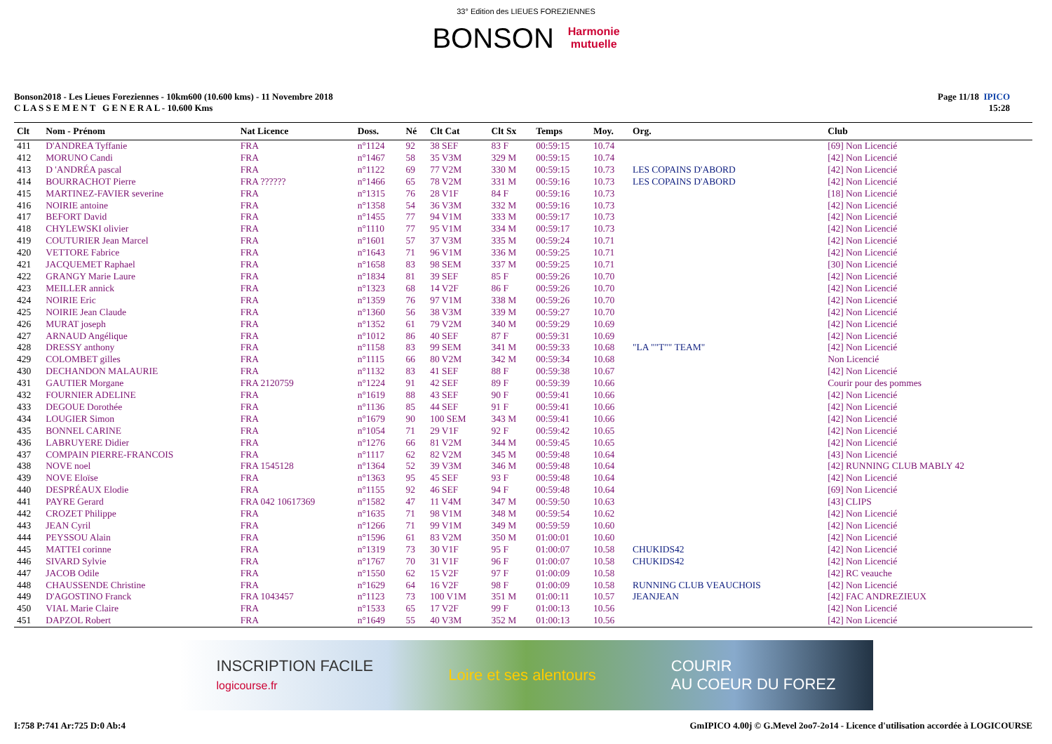33° Edition des LIEUES FOREZIENNES
BONSON Harmonie
mutuelle
Bonson2018 - Les Lieues Foreziennes - 10km600 (10.600 kms) - 11 Novembre 2018
C L A S S E M E N T G E N E R A L - 10.600 Kms
Page 11/18 IPICO
15:28
| Clt | Nom - Prénom | Nat Licence | Doss. | Né | Clt Cat | Clt Sx | Temps | Moy. | Org. | Club |
| --- | --- | --- | --- | --- | --- | --- | --- | --- | --- | --- |
| 411 | D'ANDREA Tyffanie | FRA | n°1124 | 92 | 38 SEF | 83 F | 00:59:15 | 10.74 | | [69] Non Licencié |
| 412 | MORUNO Candi | FRA | n°1467 | 58 | 35 V3M | 329 M | 00:59:15 | 10.74 | | [42] Non Licencié |
| 413 | D 'ANDRÉA pascal | FRA | n°1122 | 69 | 77 V2M | 330 M | 00:59:15 | 10.73 | LES COPAINS D'ABORD | [42] Non Licencié |
| 414 | BOURRACHOT Pierre | FRA ?????? | n°1466 | 65 | 78 V2M | 331 M | 00:59:16 | 10.73 | LES COPAINS D'ABORD | [42] Non Licencié |
| 415 | MARTINEZ-FAVIER severine | FRA | n°1315 | 76 | 28 V1F | 84 F | 00:59:16 | 10.73 | | [18] Non Licencié |
| 416 | NOIRIE antoine | FRA | n°1358 | 54 | 36 V3M | 332 M | 00:59:16 | 10.73 | | [42] Non Licencié |
| 417 | BEFORT David | FRA | n°1455 | 77 | 94 V1M | 333 M | 00:59:17 | 10.73 | | [42] Non Licencié |
| 418 | CHYLEWSKI olivier | FRA | n°1110 | 77 | 95 V1M | 334 M | 00:59:17 | 10.73 | | [42] Non Licencié |
| 419 | COUTURIER Jean Marcel | FRA | n°1601 | 57 | 37 V3M | 335 M | 00:59:24 | 10.71 | | [42] Non Licencié |
| 420 | VETTORE Fabrice | FRA | n°1643 | 71 | 96 V1M | 336 M | 00:59:25 | 10.71 | | [42] Non Licencié |
| 421 | JACQUEMET Raphael | FRA | n°1658 | 83 | 98 SEM | 337 M | 00:59:25 | 10.71 | | [30] Non Licencié |
| 422 | GRANGY Marie Laure | FRA | n°1834 | 81 | 39 SEF | 85 F | 00:59:26 | 10.70 | | [42] Non Licencié |
| 423 | MEILLER annick | FRA | n°1323 | 68 | 14 V2F | 86 F | 00:59:26 | 10.70 | | [42] Non Licencié |
| 424 | NOIRIE Eric | FRA | n°1359 | 76 | 97 V1M | 338 M | 00:59:26 | 10.70 | | [42] Non Licencié |
| 425 | NOIRIE Jean Claude | FRA | n°1360 | 56 | 38 V3M | 339 M | 00:59:27 | 10.70 | | [42] Non Licencié |
| 426 | MURAT joseph | FRA | n°1352 | 61 | 79 V2M | 340 M | 00:59:29 | 10.69 | | [42] Non Licencié |
| 427 | ARNAUD Angélique | FRA | n°1012 | 86 | 40 SEF | 87 F | 00:59:31 | 10.69 | | [42] Non Licencié |
| 428 | DRESSY anthony | FRA | n°1158 | 83 | 99 SEM | 341 M | 00:59:33 | 10.68 | "LA ""T"" TEAM" | [42] Non Licencié |
| 429 | COLOMBET gilles | FRA | n°1115 | 66 | 80 V2M | 342 M | 00:59:34 | 10.68 | | Non Licencié |
| 430 | DECHANDON MALAURIE | FRA | n°1132 | 83 | 41 SEF | 88 F | 00:59:38 | 10.67 | | [42] Non Licencié |
| 431 | GAUTIER Morgane | FRA 2120759 | n°1224 | 91 | 42 SEF | 89 F | 00:59:39 | 10.66 | | Courir pour des pommes |
| 432 | FOURNIER ADELINE | FRA | n°1619 | 88 | 43 SEF | 90 F | 00:59:41 | 10.66 | | [42] Non Licencié |
| 433 | DEGOUE Dorothée | FRA | n°1136 | 85 | 44 SEF | 91 F | 00:59:41 | 10.66 | | [42] Non Licencié |
| 434 | LOUGIER Simon | FRA | n°1679 | 90 | 100 SEM | 343 M | 00:59:41 | 10.66 | | [42] Non Licencié |
| 435 | BONNEL CARINE | FRA | n°1054 | 71 | 29 V1F | 92 F | 00:59:42 | 10.65 | | [42] Non Licencié |
| 436 | LABRUYERE Didier | FRA | n°1276 | 66 | 81 V2M | 344 M | 00:59:45 | 10.65 | | [42] Non Licencié |
| 437 | COMPAIN PIERRE-FRANCOIS | FRA | n°1117 | 62 | 82 V2M | 345 M | 00:59:48 | 10.64 | | [43] Non Licencié |
| 438 | NOVE noel | FRA 1545128 | n°1364 | 52 | 39 V3M | 346 M | 00:59:48 | 10.64 | | [42] RUNNING CLUB MABLY 42 |
| 439 | NOVE Eloïse | FRA | n°1363 | 95 | 45 SEF | 93 F | 00:59:48 | 10.64 | | [42] Non Licencié |
| 440 | DESPRÉAUX Elodie | FRA | n°1155 | 92 | 46 SEF | 94 F | 00:59:48 | 10.64 | | [69] Non Licencié |
| 441 | PAYRE Gerard | FRA 042 10617369 | n°1582 | 47 | 11 V4M | 347 M | 00:59:50 | 10.63 | | [43] CLIPS |
| 442 | CROZET Philippe | FRA | n°1635 | 71 | 98 V1M | 348 M | 00:59:54 | 10.62 | | [42] Non Licencié |
| 443 | JEAN Cyril | FRA | n°1266 | 71 | 99 V1M | 349 M | 00:59:59 | 10.60 | | [42] Non Licencié |
| 444 | PEYSSOU Alain | FRA | n°1596 | 61 | 83 V2M | 350 M | 01:00:01 | 10.60 | | [42] Non Licencié |
| 445 | MATTEI corinne | FRA | n°1319 | 73 | 30 V1F | 95 F | 01:00:07 | 10.58 | CHUKIDS42 | [42] Non Licencié |
| 446 | SIVARD Sylvie | FRA | n°1767 | 70 | 31 V1F | 96 F | 01:00:07 | 10.58 | CHUKIDS42 | [42] Non Licencié |
| 447 | JACOB Odile | FRA | n°1550 | 62 | 15 V2F | 97 F | 01:00:09 | 10.58 | | [42] RC veauche |
| 448 | CHAUSSENDE Christine | FRA | n°1629 | 64 | 16 V2F | 98 F | 01:00:09 | 10.58 | RUNNING CLUB VEAUCHOIS | [42] Non Licencié |
| 449 | D'AGOSTINO Franck | FRA 1043457 | n°1123 | 73 | 100 V1M | 351 M | 01:00:11 | 10.57 | JEANJEAN | [42] FAC ANDREZIEUX |
| 450 | VIAL Marie Claire | FRA | n°1533 | 65 | 17 V2F | 99 F | 01:00:13 | 10.56 | | [42] Non Licencié |
| 451 | DAPZOL Robert | FRA | n°1649 | 55 | 40 V3M | 352 M | 01:00:13 | 10.56 | | [42] Non Licencié |
INSCRIPTION FACILE
logicourse.fr Loire et ses alentours COURIR
AU COEUR DU FOREZ
I:758 P:741 Ar:725 D:0 Ab:4 GmIPICO 4.00j © G.Mevel 2oo7-2o14 - Licence d'utilisation accordée à LOGICOURSE